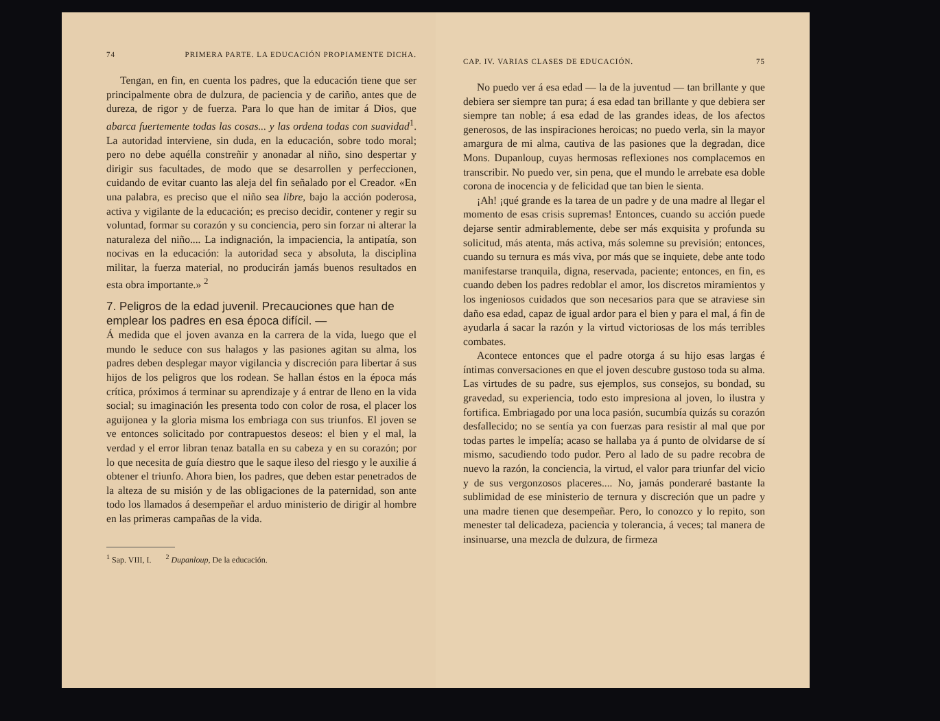74 PRIMERA PARTE. LA EDUCACIÓN PROPIAMENTE DICHA.
Tengan, en fin, en cuenta los padres, que la educación tiene que ser principalmente obra de dulzura, de paciencia y de cariño, antes que de dureza, de rigor y de fuerza. Para lo que han de imitar á Dios, que abarca fuertemente todas las cosas... y las ordena todas con suavidad<sup>1</sup>. La autoridad interviene, sin duda, en la educación, sobre todo moral; pero no debe aquélla constreñir y anonadar al niño, sino despertar y dirigir sus facultades, de modo que se desarrollen y perfeccionen, cuidando de evitar cuanto las aleja del fin señalado por el Creador. «En una palabra, es preciso que el niño sea libre, bajo la acción poderosa, activa y vigilante de la educación; es preciso decidir, contener y regir su voluntad, formar su corazón y su conciencia, pero sin forzar ni alterar la naturaleza del niño.... La indignación, la impaciencia, la antipatía, son nocivas en la educación: la autoridad seca y absoluta, la disciplina militar, la fuerza material, no producirán jamás buenos resultados en esta obra importante.» <sup>2</sup>
7. Peligros de la edad juvenil. Precauciones que han de emplear los padres en esa época difícil. —
Á medida que el joven avanza en la carrera de la vida, luego que el mundo le seduce con sus halagos y las pasiones agitan su alma, los padres deben desplegar mayor vigilancia y discreción para libertar á sus hijos de los peligros que los rodean. Se hallan éstos en la época más crítica, próximos á terminar su aprendizaje y á entrar de lleno en la vida social; su imaginación les presenta todo con color de rosa, el placer los aguijonea y la gloria misma los embriaga con sus triunfos. El joven se ve entonces solicitado por contrapuestos deseos: el bien y el mal, la verdad y el error libran tenaz batalla en su cabeza y en su corazón; por lo que necesita de guía diestro que le saque ileso del riesgo y le auxilie á obtener el triunfo. Ahora bien, los padres, que deben estar penetrados de la alteza de su misión y de las obligaciones de la paternidad, son ante todo los llamados á desempeñar el arduo ministerio de dirigir al hombre en las primeras campañas de la vida.
<sup>1</sup> Sap. VIII, I. <sup>2</sup> Dupanloup, De la educación.
CAP. IV. VARIAS CLASES DE EDUCACIÓN. 75
No puedo ver á esa edad — la de la juventud — tan brillante y que debiera ser siempre tan pura; á esa edad tan brillante y que debiera ser siempre tan noble; á esa edad de las grandes ideas, de los afectos generosos, de las inspiraciones heroicas; no puedo verla, sin la mayor amargura de mi alma, cautiva de las pasiones que la degradan, dice Mons. Dupanloup, cuyas hermosas reflexiones nos complacemos en transcribir. No puedo ver, sin pena, que el mundo le arrebate esa doble corona de inocencia y de felicidad que tan bien le sienta.
¡Ah! ¡qué grande es la tarea de un padre y de una madre al llegar el momento de esas crisis supremas! Entonces, cuando su acción puede dejarse sentir admirablemente, debe ser más exquisita y profunda su solicitud, más atenta, más activa, más solemne su previsión; entonces, cuando su ternura es más viva, por más que se inquiete, debe ante todo manifestarse tranquila, digna, reservada, paciente; entonces, en fin, es cuando deben los padres redoblar el amor, los discretos miramientos y los ingeniosos cuidados que son necesarios para que se atraviese sin daño esa edad, capaz de igual ardor para el bien y para el mal, á fin de ayudarla á sacar la razón y la virtud victoriosas de los más terribles combates.
Acontece entonces que el padre otorga á su hijo esas largas é íntimas conversaciones en que el joven descubre gustoso toda su alma. Las virtudes de su padre, sus ejemplos, sus consejos, su bondad, su gravedad, su experiencia, todo esto impresiona al joven, lo ilustra y fortifica. Embriagado por una loca pasión, sucumbía quizás su corazón desfallecido; no se sentía ya con fuerzas para resistir al mal que por todas partes le impelía; acaso se hallaba ya á punto de olvidarse de sí mismo, sacudiendo todo pudor. Pero al lado de su padre recobra de nuevo la razón, la conciencia, la virtud, el valor para triunfar del vicio y de sus vergonzosos placeres.... No, jamás ponderaré bastante la sublimidad de ese ministerio de ternura y discreción que un padre y una madre tienen que desempeñar. Pero, lo conozco y lo repito, son menester tal delicadeza, paciencia y tolerancia, á veces; tal manera de insinuarse, una mezcla de dulzura, de firmeza